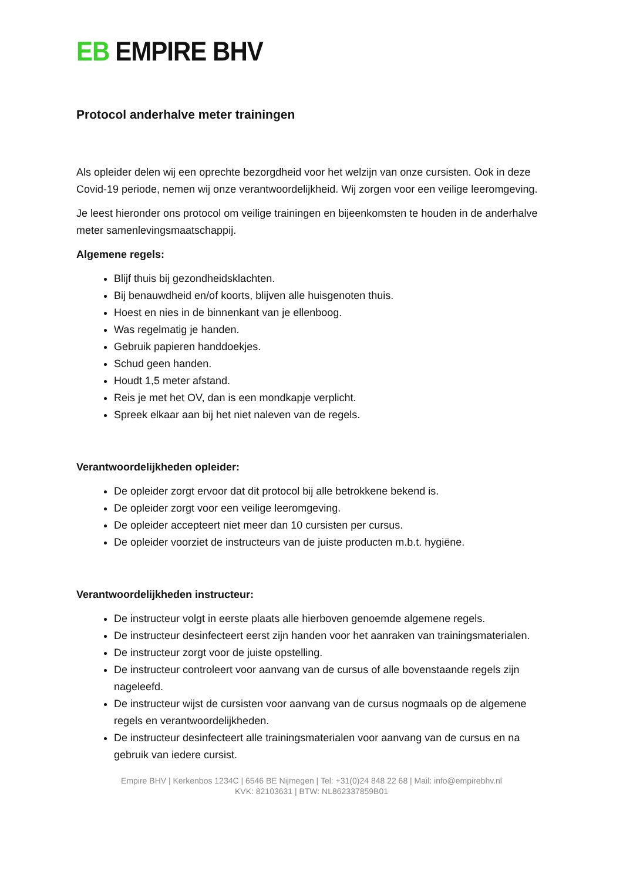EB EMPIRE BHV
Protocol anderhalve meter trainingen
Als opleider delen wij een oprechte bezorgdheid voor het welzijn van onze cursisten. Ook in deze Covid-19 periode, nemen wij onze verantwoordelijkheid. Wij zorgen voor een veilige leeromgeving.
Je leest hieronder ons protocol om veilige trainingen en bijeenkomsten te houden in de anderhalve meter samenlevingsmaatschappij.
Algemene regels:
Blijf thuis bij gezondheidsklachten.
Bij benauwdheid en/of koorts, blijven alle huisgenoten thuis.
Hoest en nies in de binnenkant van je ellenboog.
Was regelmatig je handen.
Gebruik papieren handdoekjes.
Schud geen handen.
Houdt 1,5 meter afstand.
Reis je met het OV, dan is een mondkapje verplicht.
Spreek elkaar aan bij het niet naleven van de regels.
Verantwoordelijkheden opleider:
De opleider zorgt ervoor dat dit protocol bij alle betrokkene bekend is.
De opleider zorgt voor een veilige leeromgeving.
De opleider accepteert niet meer dan 10 cursisten per cursus.
De opleider voorziet de instructeurs van de juiste producten m.b.t. hygiëne.
Verantwoordelijkheden instructeur:
De instructeur volgt in eerste plaats alle hierboven genoemde algemene regels.
De instructeur desinfecteert eerst zijn handen voor het aanraken van trainingsmaterialen.
De instructeur zorgt voor de juiste opstelling.
De instructeur controleert voor aanvang van de cursus of alle bovenstaande regels zijn nageleefd.
De instructeur wijst de cursisten voor aanvang van de cursus nogmaals op de algemene regels en verantwoordelijkheden.
De instructeur desinfecteert alle trainingsmaterialen voor aanvang van de cursus en na gebruik van iedere cursist.
Empire BHV | Kerkenbos 1234C | 6546 BE Nijmegen | Tel: +31(0)24 848 22 68 | Mail: info@empirebhv.nl
KVK: 82103631 | BTW: NL862337859B01